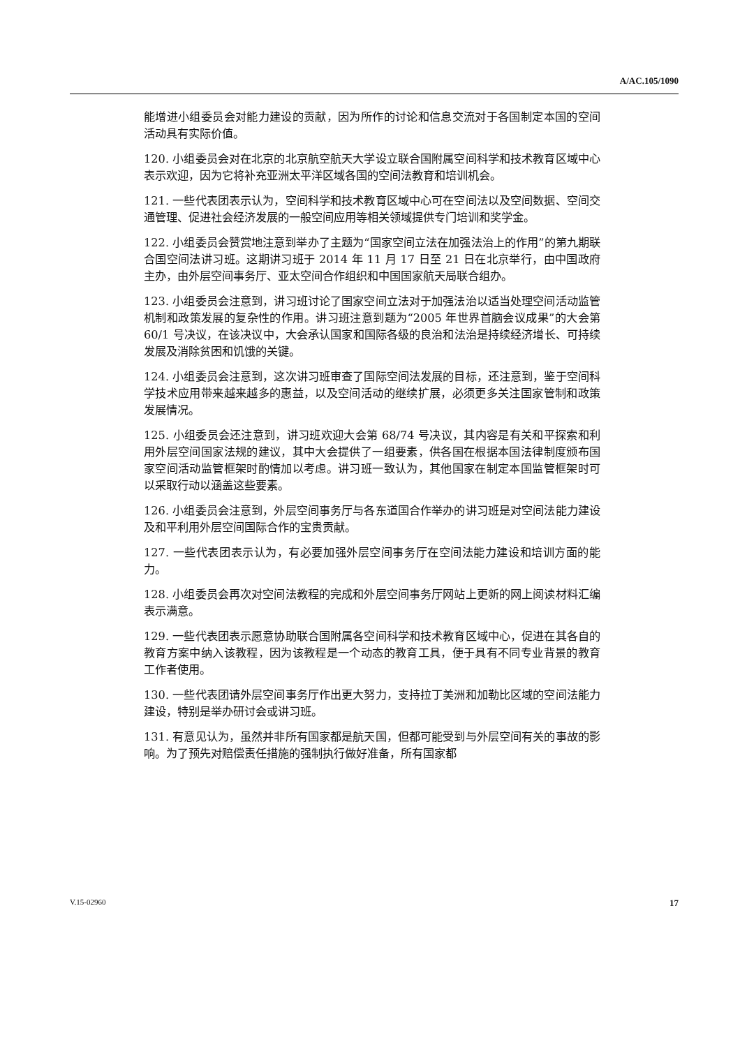A/AC.105/1090
能增进小组委员会对能力建设的贡献，因为所作的讨论和信息交流对于各国制定本国的空间活动具有实际价值。
120. 小组委员会对在北京的北京航空航天大学设立联合国附属空间科学和技术教育区域中心表示欢迎，因为它将补充亚洲太平洋区域各国的空间法教育和培训机会。
121. 一些代表团表示认为，空间科学和技术教育区域中心可在空间法以及空间数据、空间交通管理、促进社会经济发展的一般空间应用等相关领域提供专门培训和奖学金。
122. 小组委员会赞赏地注意到举办了主题为“国家空间立法在加强法治上的作用”的第九期联合国空间法讲习班。这期讲习班于 2014 年 11 月 17 日至 21 日在北京举行，由中国政府主办，由外层空间事务厅、亚太空间合作组织和中国国家航天局联合组办。
123. 小组委员会注意到，讲习班讨论了国家空间立法对于加强法治以适当处理空间活动监管机制和政策发展的复杂性的作用。讲习班注意到题为“2005 年世界首脑会议成果”的大会第 60/1 号决议，在该决议中，大会承认国家和国际各级的良治和法治是持续经济增长、可持续发展及消除贫困和饥饿的关键。
124. 小组委员会注意到，这次讲习班审查了国际空间法发展的目标，还注意到，鉴于空间科学技术应用带来越来越多的惠益，以及空间活动的继续扩展，必须更多关注国家管制和政策发展情况。
125. 小组委员会还注意到，讲习班欢迎大会第 68/74 号决议，其内容是有关和平探索和利用外层空间国家法规的建议，其中大会提供了一组要素，供各国在根据本国法律制度颁布国家空间活动监管框架时酌情加以考虑。讲习班一致认为，其他国家在制定本国监管框架时可以采取行动以涵盖这些要素。
126. 小组委员会注意到，外层空间事务厅与各东道国合作举办的讲习班是对空间法能力建设及和平利用外层空间国际合作的宝贵贡献。
127. 一些代表团表示认为，有必要加强外层空间事务厅在空间法能力建设和培训方面的能力。
128. 小组委员会再次对空间法教程的完成和外层空间事务厅网站上更新的网上阅读材料汇编表示满意。
129. 一些代表团表示愿意协助联合国附属各空间科学和技术教育区域中心，促进在其各自的教育方案中纳入该教程，因为该教程是一个动态的教育工具，便于具有不同专业背景的教育工作者使用。
130. 一些代表团请外层空间事务厅作出更大努力，支持拉丁美洲和加勒比区域的空间法能力建设，特别是举办研讨会或讲习班。
131. 有意见认为，虽然并非所有国家都是航天国，但都可能受到与外层空间有关的事故的影响。为了预先对赔偿责任措施的强制执行做好准备，所有国家都
V.15-02960 17